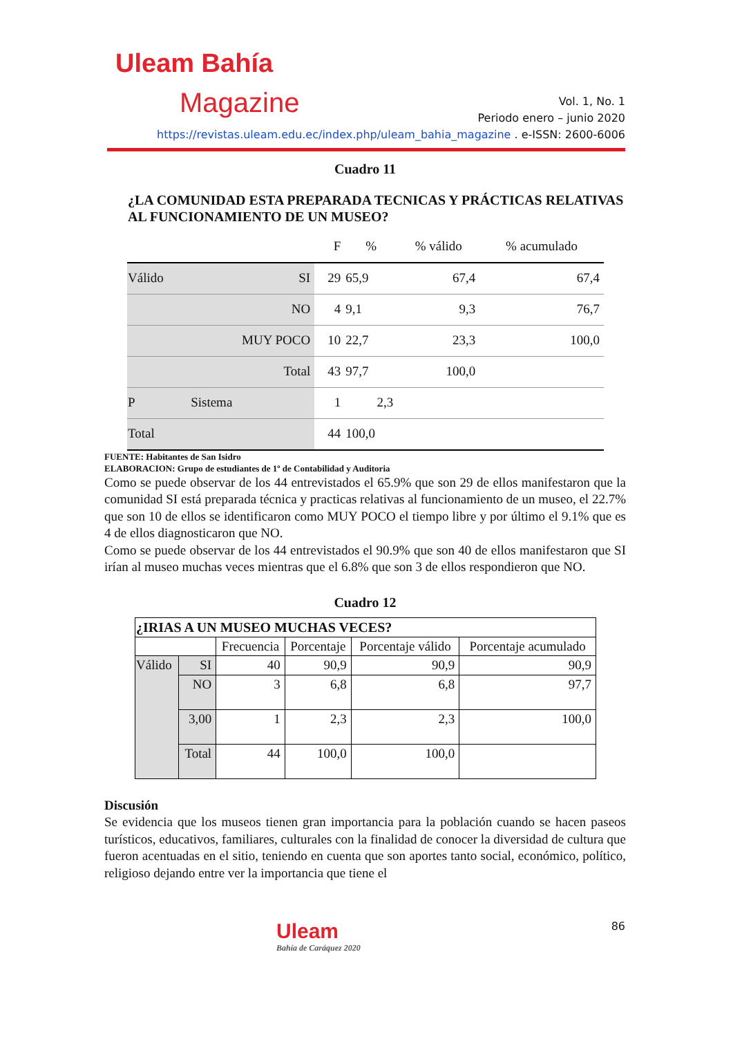Uleam Bahía
Magazine
Vol. 1, No. 1
Periodo enero – junio 2020
https://revistas.uleam.edu.ec/index.php/uleam_bahia_magazine . e-ISSN: 2600-6006
Cuadro 11
¿LA COMUNIDAD ESTA PREPARADA TECNICAS Y PRÁCTICAS RELATIVAS AL FUNCIONAMIENTO DE UN MUSEO?
| | | F | % | % válido | % acumulado |
| --- | --- | --- | --- | --- | --- |
| Válido | SI | 29 | 65,9 | 67,4 | 67,4 |
| | NO | 4 | 9,1 | 9,3 | 76,7 |
| | MUY POCO | 10 | 22,7 | 23,3 | 100,0 |
| | Total | 43 | 97,7 | 100,0 | |
| P | Sistema | 1 | 2,3 | | |
| Total | | 44 | 100,0 | | |
FUENTE: Habitantes de San Isidro
ELABORACION: Grupo de estudiantes de 1º de Contabilidad y Auditoria
Como se puede observar de los 44 entrevistados el 65.9% que son 29 de ellos manifestaron que la comunidad SI está preparada técnica y practicas relativas al funcionamiento de un museo, el 22.7% que son 10 de ellos se identificaron como MUY POCO el tiempo libre y por último el 9.1% que es 4 de ellos diagnosticaron que NO.
Como se puede observar de los 44 entrevistados el 90.9% que son 40 de ellos manifestaron que SI irían al museo muchas veces mientras que el 6.8% que son 3 de ellos respondieron que NO.
Cuadro 12
| ¿IRIAS A UN MUSEO MUCHAS VECES? | | | | | |
| --- | --- | --- | --- | --- | --- |
| | | Frecuencia | Porcentaje | Porcentaje válido | Porcentaje acumulado |
| Válido | SI | 40 | 90,9 | 90,9 | 90,9 |
| | NO | 3 | 6,8 | 6,8 | 97,7 |
| | 3,00 | 1 | 2,3 | 2,3 | 100,0 |
| | Total | 44 | 100,0 | 100,0 | |
Discusión
Se evidencia que los museos tienen gran importancia para la población cuando se hacen paseos turísticos, educativos, familiares, culturales con la finalidad de conocer la diversidad de cultura que fueron acentuadas en el sitio, teniendo en cuenta que son aportes tanto social, económico, político, religioso dejando entre ver la importancia que tiene el
86
Uleam
Bahía de Caráquez 2020